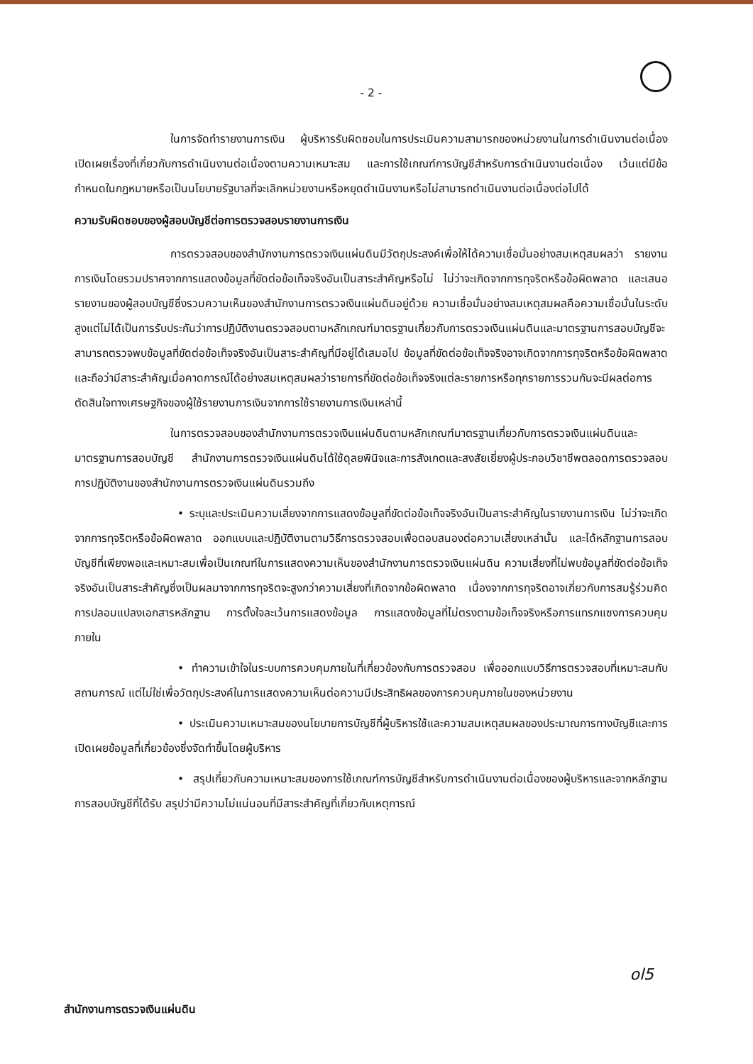- 2 -
ในการจัดทำรายงานการเงิน ผู้บริหารรับผิดชอบในการประเมินความสามารถของหน่วยงานในการดำเนินงานต่อเนื่อง เปิดเผยเรื่องที่เกี่ยวกับการดำเนินงานต่อเนื่องตามความเหมาะสม และการใช้เกณฑ์การบัญชีสำหรับการดำเนินงานต่อเนื่อง เว้นแต่มีข้อกำหนดในกฎหมายหรือเป็นนโยบายรัฐบาลที่จะเลิกหน่วยงานหรือหยุดดำเนินงานหรือไม่สามารถดำเนินงานต่อเนื่องต่อไปได้
ความรับผิดชอบของผู้สอบบัญชีต่อการตรวจสอบรายงานการเงิน
การตรวจสอบของสำนักงานการตรวจเงินแผ่นดินมีวัตถุประสงค์เพื่อให้ได้ความเชื่อมั่นอย่างสมเหตุสมผลว่า รายงานการเงินโดยรวมปราศจากการแสดงข้อมูลที่ขัดต่อข้อเท็จจริงอันเป็นสาระสำคัญหรือไม่ ไม่ว่าจะเกิดจากการทุจริตหรือข้อผิดพลาด และเสนอรายงานของผู้สอบบัญชีซึ่งรวมความเห็นของสำนักงานการตรวจเงินแผ่นดินอยู่ด้วย ความเชื่อมั่นอย่างสมเหตุสมผลคือความเชื่อมั่นในระดับสูงแต่ไม่ได้เป็นการรับประกันว่าการปฏิบัติงานตรวจสอบตามหลักเกณฑ์มาตรฐานเกี่ยวกับการตรวจเงินแผ่นดินและมาตรฐานการสอบบัญชีจะสามารถตรวจพบข้อมูลที่ขัดต่อข้อเท็จจริงอันเป็นสาระสำคัญที่มีอยู่ได้เสมอไป ข้อมูลที่ขัดต่อข้อเท็จจริงอาจเกิดจากการทุจริตหรือข้อผิดพลาดและถือว่ามีสาระสำคัญเมื่อคาดการณ์ได้อย่างสมเหตุสมผลว่ารายการที่ขัดต่อข้อเท็จจริงแต่ละรายการหรือทุกรายการรวมกันจะมีผลต่อการตัดสินใจทางเศรษฐกิจของผู้ใช้รายงานการเงินจากการใช้รายงานการเงินเหล่านี้
ในการตรวจสอบของสำนักงานการตรวจเงินแผ่นดินตามหลักเกณฑ์มาตรฐานเกี่ยวกับการตรวจเงินแผ่นดินและมาตรฐานการสอบบัญชี สำนักงานการตรวจเงินแผ่นดินได้ใช้ดุลยพินิจและการสังเกตและสงสัยเยี่ยงผู้ประกอบวิชาชีพตลอดการตรวจสอบ การปฏิบัติงานของสำนักงานการตรวจเงินแผ่นดินรวมถึง
• ระบุและประเมินความเสี่ยงจากการแสดงข้อมูลที่ขัดต่อข้อเท็จจริงอันเป็นสาระสำคัญในรายงานการเงิน ไม่ว่าจะเกิดจากการทุจริตหรือข้อผิดพลาด ออกแบบและปฏิบัติงานตามวิธีการตรวจสอบเพื่อตอบสนองต่อความเสี่ยงเหล่านั้น และได้หลักฐานการสอบบัญชีที่เพียงพอและเหมาะสมเพื่อเป็นเกณฑ์ในการแสดงความเห็นของสำนักงานการตรวจเงินแผ่นดิน ความเสี่ยงที่ไม่พบข้อมูลที่ขัดต่อข้อเท็จจริงอันเป็นสาระสำคัญซึ่งเป็นผลมาจากการทุจริตจะสูงกว่าความเสี่ยงที่เกิดจากข้อผิดพลาด เนื่องจากการทุจริตอาจเกี่ยวกับการสมรู้ร่วมคิด การปลอมแปลงเอกสารหลักฐาน การตั้งใจละเว้นการแสดงข้อมูล การแสดงข้อมูลที่ไม่ตรงตามข้อเท็จจริงหรือการแทรกแซงการควบคุมภายใน
• ทำความเข้าใจในระบบการควบคุมภายในที่เกี่ยวข้องกับการตรวจสอบ เพื่อออกแบบวิธีการตรวจสอบที่เหมาะสมกับสถานการณ์ แต่ไม่ใช่เพื่อวัตถุประสงค์ในการแสดงความเห็นต่อความมีประสิทธิผลของการควบคุมภายในของหน่วยงาน
• ประเมินความเหมาะสมของนโยบายการบัญชีที่ผู้บริหารใช้และความสมเหตุสมผลของประมาณการทางบัญชีและการเปิดเผยข้อมูลที่เกี่ยวข้องซึ่งจัดทำขึ้นโดยผู้บริหาร
• สรุปเกี่ยวกับความเหมาะสมของการใช้เกณฑ์การบัญชีสำหรับการดำเนินงานต่อเนื่องของผู้บริหารและจากหลักฐานการสอบบัญชีที่ได้รับ สรุปว่ามีความไม่แน่นอนที่มีสาระสำคัญที่เกี่ยวกับเหตุการณ์
ol5
สำนักงานการตรวจเงินแผ่นดิน